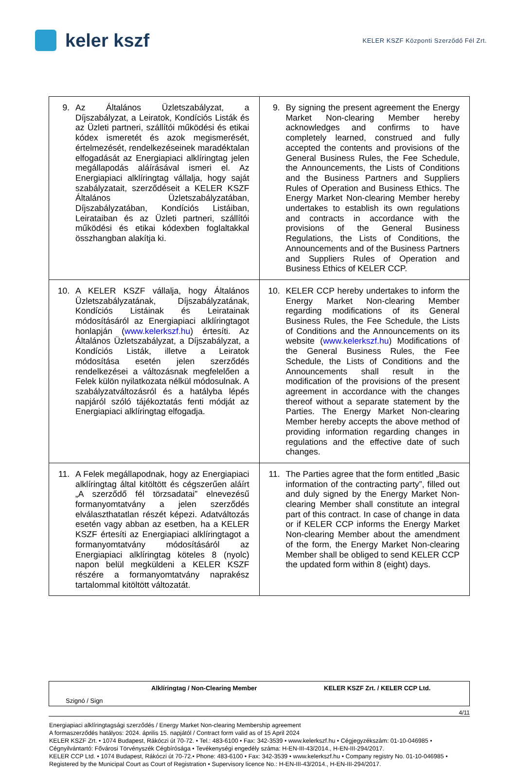keler kszf
KELER KSZF Központi Szerződő Fél Zrt.
| 9. Az Általános Üzletszabályzat, a Díjszabályzat, a Leiratok, Kondíciós Listák és az Üzleti partneri, szállítói működési és etikai kódex ismeretét és azok megismerését, értelmezését, rendelkezéseinek maradéktalan elfogadását az Energiapiaci alklíringtag jelen megállapodás aláírásával ismeri el. Az Energiapiaci alklíringtag vállalja, hogy saját szabályzatait, szerződéseit a KELER KSZF Általános Üzletszabályzatában, Díjszabályzatában, Kondíciós Listáiban, Leirataiban és az Üzleti partneri, szállítói működési és etikai kódexben foglaltakkal összhangban alakítja ki. | 9. By signing the present agreement the Energy Market Non-clearing Member hereby acknowledges and confirms to have completely learned, construed and fully accepted the contents and provisions of the General Business Rules, the Fee Schedule, the Announcements, the Lists of Conditions and the Business Partners and Suppliers Rules of Operation and Business Ethics. The Energy Market Non-clearing Member hereby undertakes to establish its own regulations and contracts in accordance with the provisions of the General Business Regulations, the Lists of Conditions, the Announcements and of the Business Partners and Suppliers Rules of Operation and Business Ethics of KELER CCP. |
| 10. A KELER KSZF vállalja, hogy Általános Üzletszabályzatának, Díjszabályzatának, Kondíciós Listáinak és Leiratainak módosításáról az Energiapiaci alklíringtagot honlapján ( www.kelerkszf.hu ) értesíti. Az Általános Üzletszabályzat, a Díjszabályzat, a Kondíciós Listák, illetve a Leiratok módosítása esetén jelen szerződés rendelkezései a változásnak megfelelően a Felek külön nyilatkozata nélkül módosulnak. A szabályzatváltozásról és a hatályba lépés napjáról szóló tájékoztatás fenti módját az Energiapiaci alklíringtag elfogadja. | 10. KELER CCP hereby undertakes to inform the Energy Market Non-clearing Member regarding modifications of its General Business Rules, the Fee Schedule, the Lists of Conditions and the Announcements on its website ( www.kelerkszf.hu ) Modifications of the General Business Rules, the Fee Schedule, the Lists of Conditions and the Announcements shall result in the modification of the provisions of the present agreement in accordance with the changes thereof without a separate statement by the Parties. The Energy Market Non-clearing Member hereby accepts the above method of providing information regarding changes in regulations and the effective date of such changes. |
| 11. A Felek megállapodnak, hogy az Energiapiaci alklíringtag által kitöltött és cégszerűen aláírt „A szerződő fél törzsadatai” elnevezésű formanyomtatvány a jelen szerződés elválaszthatatlan részét képezi. Adatváltozás esetén vagy abban az esetben, ha a KELER KSZF értesíti az Energiapiaci alklíringtagot a formanyomtatvány módosításáról az Energiapiaci alklíringtag köteles 8 (nyolc) napon belül megküldeni a KELER KSZF részére a formanyomtatvány naprakész tartalommal kitöltött változatát. | 11. The Parties agree that the form entitled „Basic information of the contracting party”, filled out and duly signed by the Energy Market Non-clearing Member shall constitute an integral part of this contract. In case of change in data or if KELER CCP informs the Energy Market Non-clearing Member about the amendment of the form, the Energy Market Non-clearing Member shall be obliged to send KELER CCP the updated form within 8 (eight) days. |
Alklíringtag / Non-Clearing Member KELER KSZF Zrt. / KELER CCP Ltd.
Szignó / Sign
4/11
Energiapiaci alklíringtagsági szerződés / Energy Market Non-clearing Membership agreement
A formaszerződés hatályos: 2024. április 15. napjától / Contract form valid as of 15 April 2024
KELER KSZF Zrt. • 1074 Budapest, Rákóczi út 70-72. • Tel.: 483-6100 • Fax: 342-3539 • www.kelerkszf.hu • Cégjegyzékszám: 01-10-046985 • Cégnyilvántartó: Fővárosi Törvényszék Cégbírósága • Tevékenységi engedély száma: H-EN-III-43/2014., H-EN-III-294/2017.
KELER CCP Ltd. • 1074 Budapest, Rákóczi út 70-72.• Phone: 483-6100 • Fax: 342-3539 • www.kelerkszf.hu • Company registry No. 01-10-046985 • Registered by the Municipal Court as Court of Registration • Supervisory licence No.: H-EN-III-43/2014., H-EN-III-294/2017.